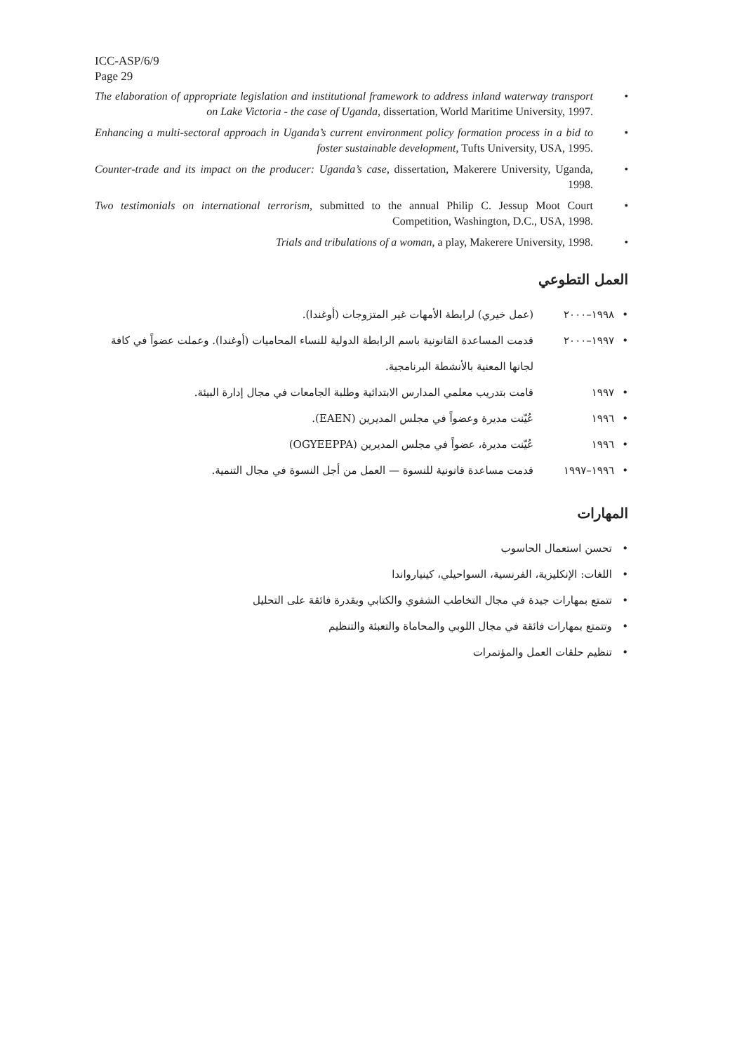ICC-ASP/6/9
Page 29
The elaboration of appropriate legislation and institutional framework to address inland waterway transport on Lake Victoria - the case of Uganda, dissertation, World Maritime University, 1997.
•
Enhancing a multi-sectoral approach in Uganda’s current environment policy formation process in a bid to foster sustainable development, Tufts University, USA, 1995.
•
Counter-trade and its impact on the producer: Uganda’s case, dissertation, Makerere University, Uganda, 1998.
•
Two testimonials on international terrorism, submitted to the annual Philip C. Jessup Moot Court Competition, Washington, D.C., USA, 1998.
•
Trials and tribulations of a woman, a play, Makerere University, 1998. •
العمل التطوعي
• ١٩٩٨–٢٠٠٠ (عمل خيري) لرابطة الأمهات غير المتزوجات (أوغندا).
• ١٩٩٧–٢٠٠٠ قدمت المساعدة القانونية باسم الرابطة الدولية للنساء المحاميات (أوغندا). وعملت عضواً في كافة لجانها المعنية بالأنشطة البرنامجية.
• ١٩٩٧ قامت بتدريب معلمي المدارس الابتدائية وطلبة الجامعات في مجال إدارة البيئة.
• ١٩٩٦ عُيّنت مديرة وعضواً في مجلس المديرين (EAEN).
• ١٩٩٦ عُيّنت مديرة، عضواً في مجلس المديرين (OGYEEPPA)
• ١٩٩٦–١٩٩٧ قدمت مساعدة قانونية للنسوة — العمل من أجل النسوة في مجال التنمية.
المهارات
• تحسن استعمال الحاسوب
• اللغات: الإنكليزية، الفرنسية، السواحيلي، كينيارواندا
• تتمتع بمهارات جيدة في مجال التخاطب الشفوي والكتابي وبقدرة فائقة على التحليل
• وتتمتع بمهارات فائقة في مجال اللوبي والمحاماة والتعبئة والتنظيم
• تنظيم حلقات العمل والمؤتمرات